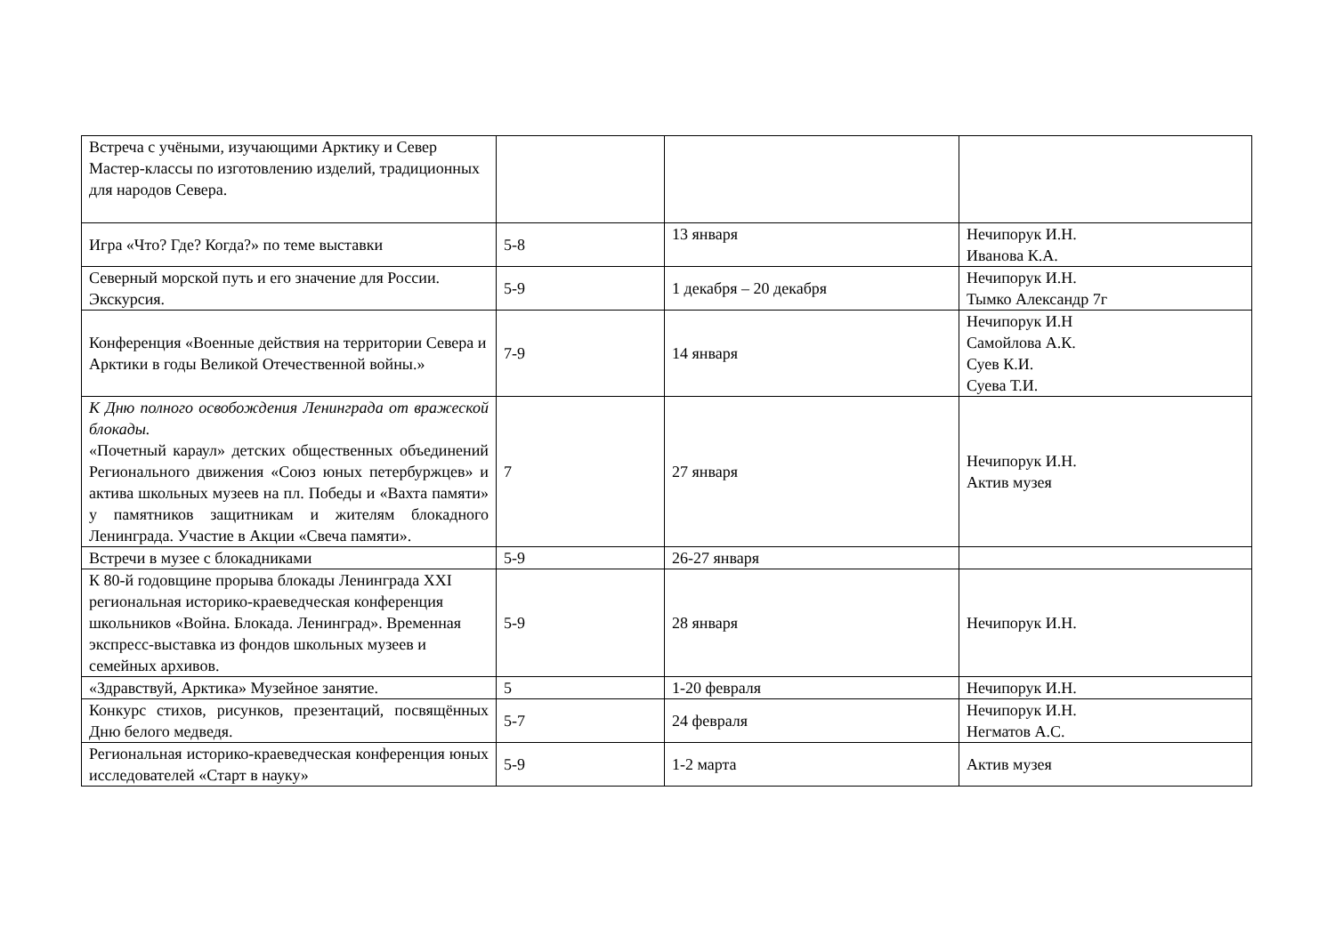| Встреча с учёными, изучающими Арктику и Север Мастер-классы по изготовлению изделий, традиционных для народов Севера. | | | |
| Игра «Что? Где? Когда?» по теме выставки | 5-8 | 13 января | Нечипорук И.Н. Иванова К.А. |
| Северный морской путь и его значение для России. Экскурсия. | 5-9 | 1 декабря – 20 декабря | Нечипорук И.Н. Тымко Александр 7г |
| Конференция «Военные действия на территории Севера и Арктики в годы Великой Отечественной войны.» | 7-9 | 14 января | Нечипорук И.Н Самойлова А.К. Суев К.И. Суева Т.И. |
| К Дню полного освобождения Ленинграда от вражеской блокады. «Почетный караул» детских общественных объединений Регионального движения «Союз юных петербуржцев» и актива школьных музеев на пл. Победы и «Вахта памяти» у памятников защитникам и жителям блокадного Ленинграда. Участие в Акции «Свеча памяти». | 7 | 27 января | Нечипорук И.Н. Актив музея |
| Встречи в музее с блокадниками | 5-9 | 26-27 января | |
| К 80-й годовщине прорыва блокады Ленинграда XXI региональная историко-краеведческая конференция школьников «Война. Блокада. Ленинград». Временная экспресс-выставка из фондов школьных музеев и семейных архивов. | 5-9 | 28 января | Нечипорук И.Н. |
| «Здравствуй, Арктика» Музейное занятие. | 5 | 1-20 февраля | Нечипорук И.Н. |
| Конкурс стихов, рисунков, презентаций, посвящённых Дню белого медведя. | 5-7 | 24 февраля | Нечипорук И.Н. Негматов А.С. |
| Региональная историко-краеведческая конференция юных исследователей «Старт в науку» | 5-9 | 1-2 марта | Актив музея |